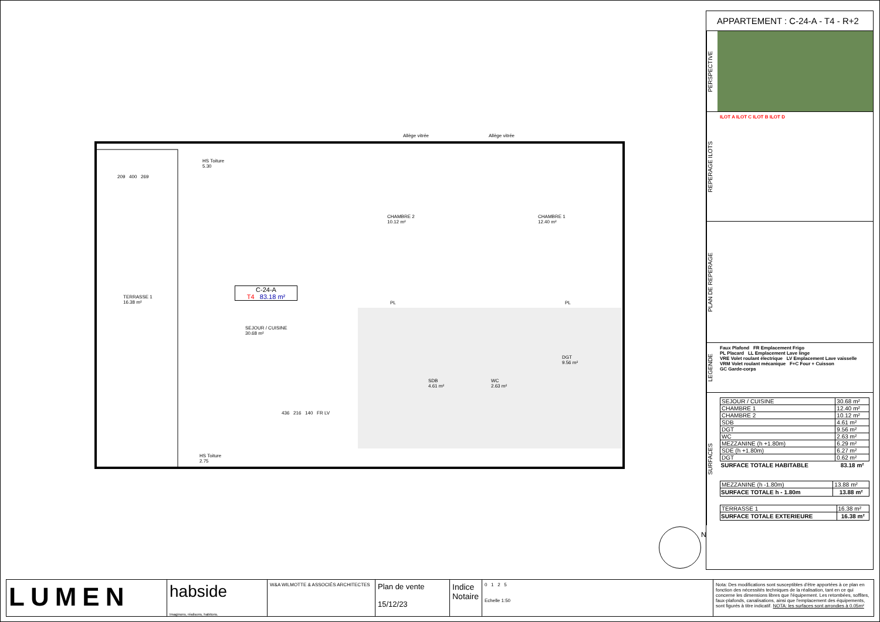Allège vitrée Allège vitrée
HS Toiture
5.30
209 400 269
CHAMBRE 2
10.12 m²
CHAMBRE 1
12.40 m²
TERRASSE 1
16.38 m²
C-24-A
T4 83.18 m²
PL PL
SEJOUR / CUISINE
30.68 m²
DGT
9.56 m²
SDB
4.61 m²
WC
2.63 m²
436 216 140 FR LV
HS Toiture
2.75
APPARTEMENT : C-24-A - T4 - R+2
PERSPECTIVE
REPERAGE ILOTS
ILOT A ILOT C ILOT B ILOT D
PLAN DE REPERAGE
LEGENDE
Faux Plafond FR Emplacement Frigo
PL Placard LL Emplacement Lave linge
VRE Volet roulant électrique LV Emplacement Lave vaisselle
VRM Volet roulant mécanique F+C Four + Cuisson
GC Garde-corps
SURFACES
| SEJOUR / CUISINE | 30.68 m² |
| CHAMBRE 1 | 12.40 m² |
| CHAMBRE 2 | 10.12 m² |
| SDB | 4.61 m² |
| DGT | 9.56 m² |
| WC | 2.63 m² |
| MEZZANINE (h +1.80m) | 6.29 m² |
| SDE (h +1.80m) | 6.27 m² |
| DGT | 0.62 m² |
| SURFACE TOTALE HABITABLE | 83.18 m² |
| MEZZANINE (h -1.80m) | 13.88 m² |
| SURFACE TOTALE h - 1.80m | 13.88 m² |
| TERRASSE 1 | 16.38 m² |
| SURFACE TOTALE EXTERIEURE | 16.38 m² |
N
LUMEN
habside
Imaginons, réalisons, habitons.
W&A WILMOTTE & ASSOCIÉS ARCHITECTES
Plan de vente
15/12/23
Indice Notaire
0 1 2 5
Echelle 1:50
Nota: Des modifications sont susceptibles d'être apportées à ce plan en fonction des nécessités techniques de la réalisation, tant en ce qui concerne les dimensions libres que l'équipement. Les retombées, soffites, faux-plafonds, canalisations, ainsi que l'emplacement des équipements, sont figurés à titre indicatif. NOTA: les surfaces sont arrondies à 0.05m²